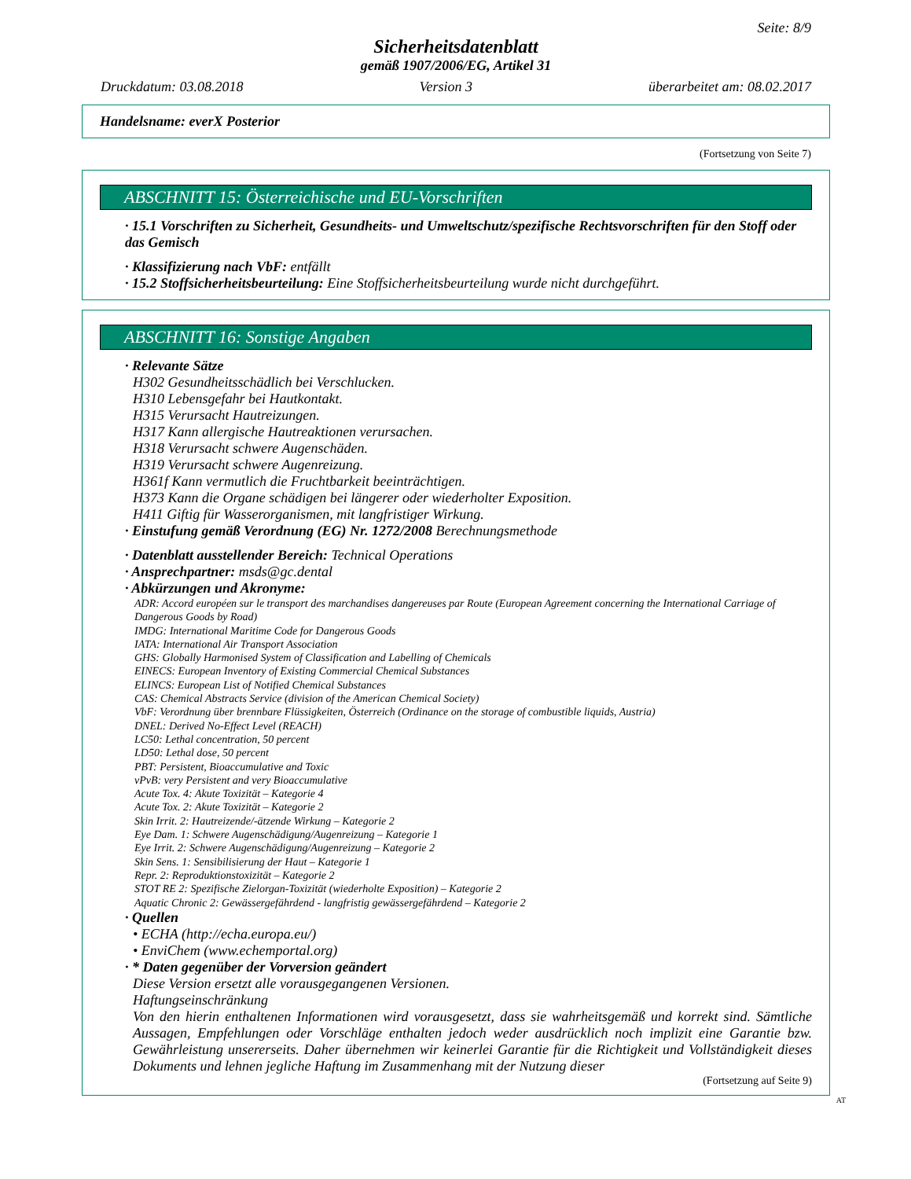Seite: 8/9
Sicherheitsdatenblatt
gemäß 1907/2006/EG, Artikel 31
Druckdatum: 03.08.2018 Version 3 überarbeitet am: 08.02.2017
Handelsname: everX Posterior
(Fortsetzung von Seite 7)
ABSCHNITT 15: Österreichische und EU-Vorschriften
· 15.1 Vorschriften zu Sicherheit, Gesundheits- und Umweltschutz/spezifische Rechtsvorschriften für den Stoff oder das Gemisch
· Klassifizierung nach VbF: entfällt
· 15.2 Stoffsicherheitsbeurteilung: Eine Stoffsicherheitsbeurteilung wurde nicht durchgeführt.
ABSCHNITT 16: Sonstige Angaben
· Relevante Sätze
H302 Gesundheitsschädlich bei Verschlucken.
H310 Lebensgefahr bei Hautkontakt.
H315 Verursacht Hautreizungen.
H317 Kann allergische Hautreaktionen verursachen.
H318 Verursacht schwere Augenschäden.
H319 Verursacht schwere Augenreizung.
H361f Kann vermutlich die Fruchtbarkeit beeinträchtigen.
H373 Kann die Organe schädigen bei längerer oder wiederholter Exposition.
H411 Giftig für Wasserorganismen, mit langfristiger Wirkung.
· Einstufung gemäß Verordnung (EG) Nr. 1272/2008 Berechnungsmethode
· Datenblatt ausstellender Bereich: Technical Operations
· Ansprechpartner: msds@gc.dental
· Abkürzungen und Akronyme:
ADR: Accord européen sur le transport des marchandises dangereuses par Route (European Agreement concerning the International Carriage of Dangerous Goods by Road)
IMDG: International Maritime Code for Dangerous Goods
IATA: International Air Transport Association
GHS: Globally Harmonised System of Classification and Labelling of Chemicals
EINECS: European Inventory of Existing Commercial Chemical Substances
ELINCS: European List of Notified Chemical Substances
CAS: Chemical Abstracts Service (division of the American Chemical Society)
VbF: Verordnung über brennbare Flüssigkeiten, Österreich (Ordinance on the storage of combustible liquids, Austria)
DNEL: Derived No-Effect Level (REACH)
LC50: Lethal concentration, 50 percent
LD50: Lethal dose, 50 percent
PBT: Persistent, Bioaccumulative and Toxic
vPvB: very Persistent and very Bioaccumulative
Acute Tox. 4: Akute Toxizität – Kategorie 4
Acute Tox. 2: Akute Toxizität – Kategorie 2
Skin Irrit. 2: Hautreizende/-ätzende Wirkung – Kategorie 2
Eye Dam. 1: Schwere Augenschädigung/Augenreizung – Kategorie 1
Eye Irrit. 2: Schwere Augenschädigung/Augenreizung – Kategorie 2
Skin Sens. 1: Sensibilisierung der Haut – Kategorie 1
Repr. 2: Reproduktionstoxizität – Kategorie 2
STOT RE 2: Spezifische Zielorgan-Toxizität (wiederholte Exposition) – Kategorie 2
Aquatic Chronic 2: Gewässergefährdend - langfristig gewässergefährdend – Kategorie 2
· Quellen
• ECHA (http://echa.europa.eu/)
• EnviChem (www.echemportal.org)
· * Daten gegenüber der Vorversion geändert
Diese Version ersetzt alle vorausgegangenen Versionen.
Haftungseinschränkung
Von den hierin enthaltenen Informationen wird vorausgesetzt, dass sie wahrheitsgemäß und korrekt sind. Sämtliche Aussagen, Empfehlungen oder Vorschläge enthalten jedoch weder ausdrücklich noch implizit eine Garantie bzw. Gewährleistung unsererseits. Daher übernehmen wir keinerlei Garantie für die Richtigkeit und Vollständigkeit dieses Dokuments und lehnen jegliche Haftung im Zusammenhang mit der Nutzung dieser
(Fortsetzung auf Seite 9)
AT